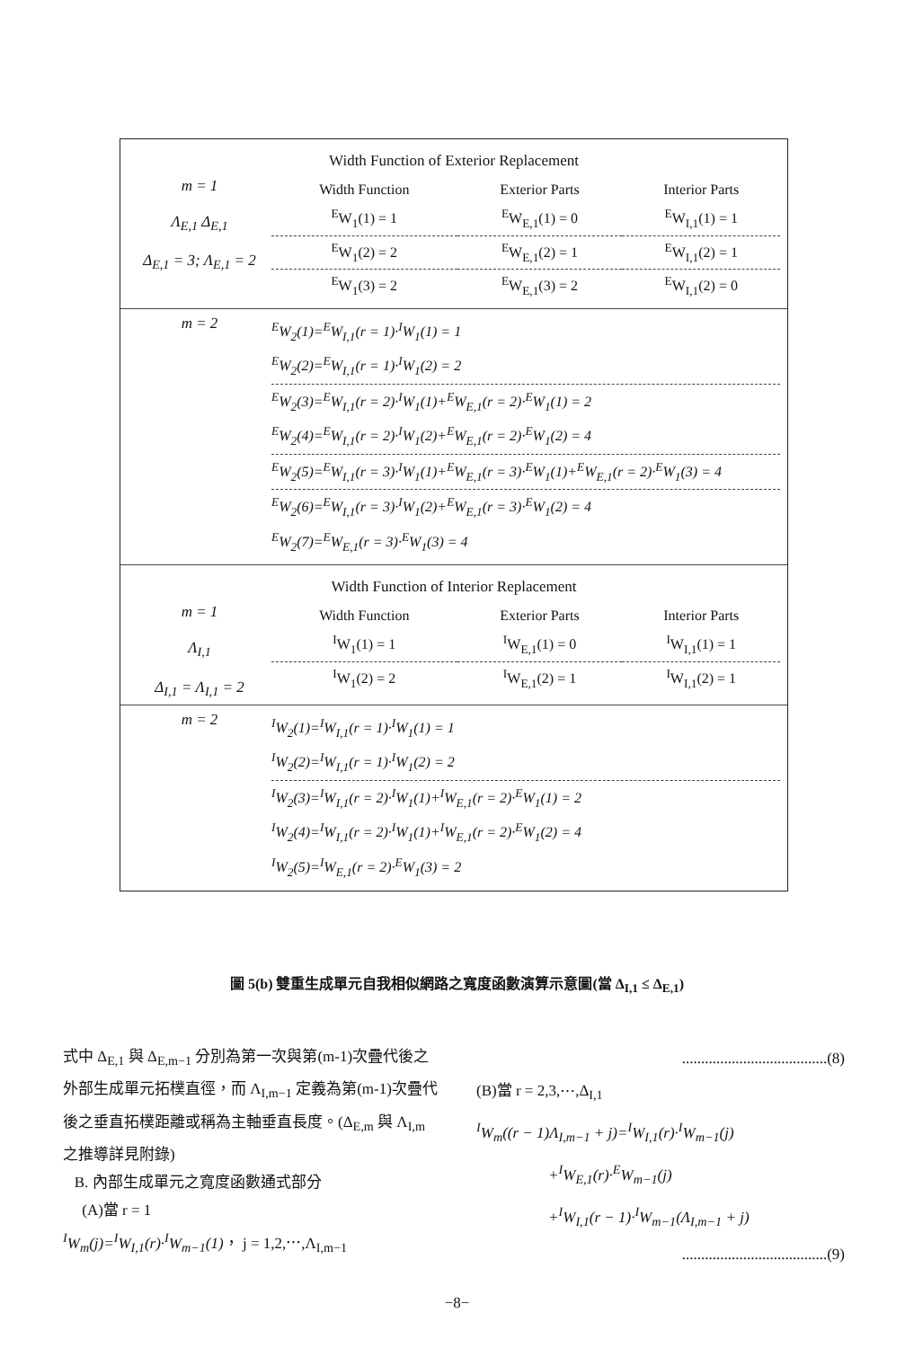Width Function of Exterior Replacement
m = 1
Λ<sub>E,1</sub> Δ<sub>E,1</sub>
Δ<sub>E,1</sub> = 3; Λ<sub>E,1</sub> = 2
| Width Function | Exterior Parts | Interior Parts |
| --- | --- | --- |
| <sup>E</sup>W<sub>1</sub>(1) = 1 | <sup>E</sup>W<sub>E,1</sub>(1) = 0 | <sup>E</sup>W<sub>I,1</sub>(1) = 1 |
| <sup>E</sup>W<sub>1</sub>(2) = 2 | <sup>E</sup>W<sub>E,1</sub>(2) = 1 | <sup>E</sup>W<sub>I,1</sub>(2) = 1 |
| <sup>E</sup>W<sub>1</sub>(3) = 2 | <sup>E</sup>W<sub>E,1</sub>(3) = 2 | <sup>E</sup>W<sub>I,1</sub>(2) = 0 |
m = 2
<sup>E</sup>W<sub>2</sub>(1)=<sup>E</sup>W<sub>I,1</sub>(r = 1)·<sup>I</sup>W<sub>1</sub>(1) = 1
<sup>E</sup>W<sub>2</sub>(2)=<sup>E</sup>W<sub>I,1</sub>(r = 1)·<sup>I</sup>W<sub>1</sub>(2) = 2
<sup>E</sup>W<sub>2</sub>(3)=<sup>E</sup>W<sub>I,1</sub>(r = 2)·<sup>I</sup>W<sub>1</sub>(1)+<sup>E</sup>W<sub>E,1</sub>(r = 2)·<sup>E</sup>W<sub>1</sub>(1) = 2
<sup>E</sup>W<sub>2</sub>(4)=<sup>E</sup>W<sub>I,1</sub>(r = 2)·<sup>I</sup>W<sub>1</sub>(2)+<sup>E</sup>W<sub>E,1</sub>(r = 2)·<sup>E</sup>W<sub>1</sub>(2) = 4
<sup>E</sup>W<sub>2</sub>(5)=<sup>E</sup>W<sub>I,1</sub>(r = 3)·<sup>I</sup>W<sub>1</sub>(1)+<sup>E</sup>W<sub>E,1</sub>(r = 3)·<sup>E</sup>W<sub>1</sub>(1)+<sup>E</sup>W<sub>E,1</sub>(r = 2)·<sup>E</sup>W<sub>1</sub>(3) = 4
<sup>E</sup>W<sub>2</sub>(6)=<sup>E</sup>W<sub>I,1</sub>(r = 3)·<sup>I</sup>W<sub>1</sub>(2)+<sup>E</sup>W<sub>E,1</sub>(r = 3)·<sup>E</sup>W<sub>1</sub>(2) = 4
<sup>E</sup>W<sub>2</sub>(7)=<sup>E</sup>W<sub>E,1</sub>(r = 3)·<sup>E</sup>W<sub>1</sub>(3) = 4
Width Function of Interior Replacement
m = 1
Λ<sub>I,1</sub>
Δ<sub>I,1</sub> = Λ<sub>I,1</sub> = 2
| Width Function | Exterior Parts | Interior Parts |
| --- | --- | --- |
| <sup>I</sup>W<sub>1</sub>(1) = 1 | <sup>I</sup>W<sub>E,1</sub>(1) = 0 | <sup>I</sup>W<sub>I,1</sub>(1) = 1 |
| <sup>I</sup>W<sub>1</sub>(2) = 2 | <sup>I</sup>W<sub>E,1</sub>(2) = 1 | <sup>I</sup>W<sub>I,1</sub>(2) = 1 |
m = 2
<sup>I</sup>W<sub>2</sub>(1)=<sup>I</sup>W<sub>I,1</sub>(r = 1)·<sup>I</sup>W<sub>1</sub>(1) = 1
<sup>I</sup>W<sub>2</sub>(2)=<sup>I</sup>W<sub>I,1</sub>(r = 1)·<sup>I</sup>W<sub>1</sub>(2) = 2
<sup>I</sup>W<sub>2</sub>(3)=<sup>I</sup>W<sub>I,1</sub>(r = 2)·<sup>I</sup>W<sub>1</sub>(1)+<sup>I</sup>W<sub>E,1</sub>(r = 2)·<sup>E</sup>W<sub>1</sub>(1) = 2
<sup>I</sup>W<sub>2</sub>(4)=<sup>I</sup>W<sub>I,1</sub>(r = 2)·<sup>I</sup>W<sub>1</sub>(1)+<sup>I</sup>W<sub>E,1</sub>(r = 2)·<sup>E</sup>W<sub>1</sub>(2) = 4
<sup>I</sup>W<sub>2</sub>(5)=<sup>I</sup>W<sub>E,1</sub>(r = 2)·<sup>E</sup>W<sub>1</sub>(3) = 2
圖 5(b) 雙重生成單元自我相似網路之寬度函數演算示意圖(當 Δ<sub>I,1</sub> ≤ Δ<sub>E,1</sub>)
式中 Δ<sub>E,1</sub> 與 Δ<sub>E,m−1</sub> 分別為第一次與第(m-1)次疊代後之外部生成單元拓樸直徑，而 Λ<sub>I,m−1</sub> 定義為第(m-1)次疊代後之垂直拓樸距離或稱為主軸垂直長度。(Δ<sub>E,m</sub> 與 Λ<sub>I,m</sub> 之推導詳見附錄)
B. 內部生成單元之寬度函數通式部分
(A)當 r = 1
<sup>I</sup>W<sub>m</sub>(j)=<sup>I</sup>W<sub>I,1</sub>(r)·<sup>I</sup>W<sub>m−1</sub>(1)， j = 1,2,⋯,Λ<sub>I,m−1</sub>
......................................(8)
(B)當 r = 2,3,⋯,Δ<sub>I,1</sub>
<sup>I</sup>W<sub>m</sub>((r − 1)Λ<sub>I,m−1</sub> + j)=<sup>I</sup>W<sub>I,1</sub>(r)·<sup>I</sup>W<sub>m−1</sub>(j)
+<sup>I</sup>W<sub>E,1</sub>(r)·<sup>E</sup>W<sub>m−1</sub>(j)
+<sup>I</sup>W<sub>I,1</sub>(r − 1)·<sup>I</sup>W<sub>m−1</sub>(Λ<sub>I,m−1</sub> + j)
......................................(9)
−8−